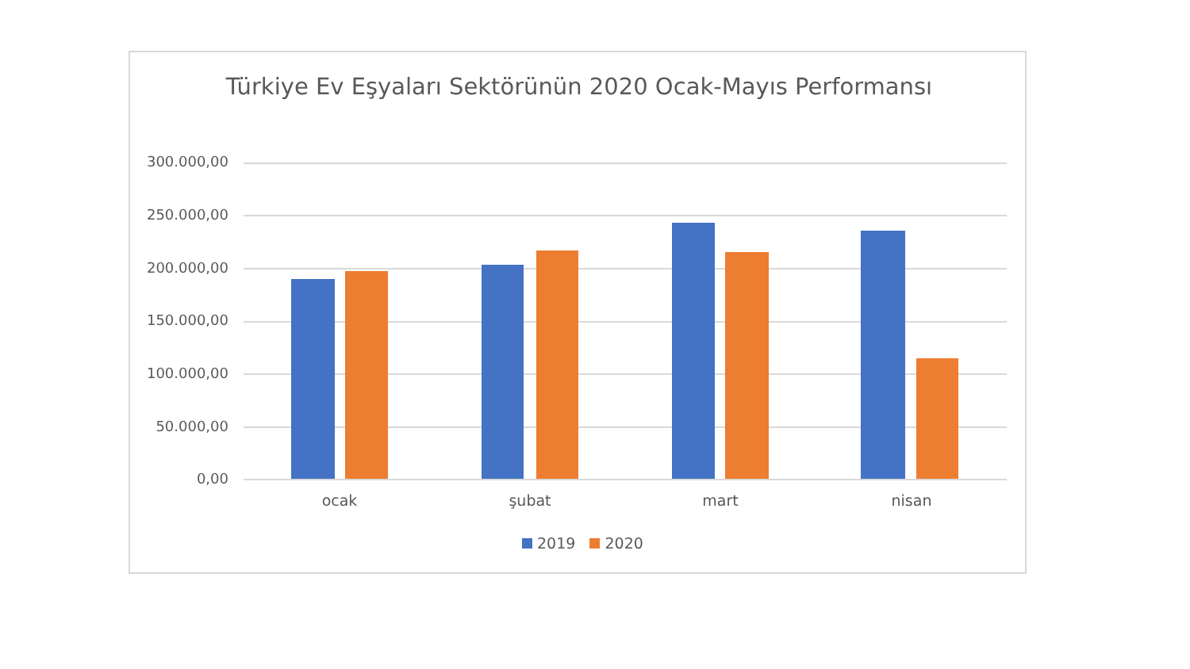Türkiye Ev Eşyaları Sektörünün 2020 Ocak-Mayıs Performansı
300.000,00
250.000,00
200.000,00
150.000,00
100.000,00
50.000,00
0,00
ocak şubat mart nisan
2019 2020